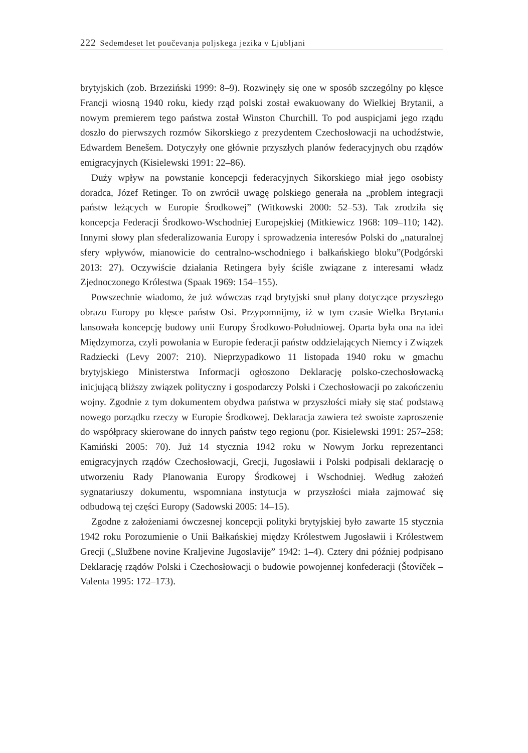222 Sedemdeset let poučevanja poljskega jezika v Ljubljani
brytyjskich (zob. Brzeziński 1999: 8–9). Rozwinęły się one w sposób szczególny po klęsce Francji wiosną 1940 roku, kiedy rząd polski został ewakuowany do Wielkiej Brytanii, a nowym premierem tego państwa został Winston Churchill. To pod auspicjami jego rządu doszło do pierwszych rozmów Sikorskiego z prezydentem Czechosłowacji na uchodźstwie, Edwardem Benešem. Dotyczyły one głównie przyszłych planów federacyjnych obu rządów emigracyjnych (Kisielewski 1991: 22–86).
Duży wpływ na powstanie koncepcji federacyjnych Sikorskiego miał jego osobisty doradca, Józef Retinger. To on zwrócił uwagę polskiego generała na „problem integracji państw leżących w Europie Środkowej” (Witkowski 2000: 52–53). Tak zrodziła się koncepcja Federacji Środkowo-Wschodniej Europejskiej (Mitkiewicz 1968: 109–110; 142). Innymi słowy plan sfederalizowania Europy i sprowadzenia interesów Polski do „naturalnej sfery wpływów, mianowicie do centralno-wschodniego i bałkańskiego bloku”(Podgórski 2013: 27). Oczywiście działania Retingera były ściśle związane z interesami władz Zjednoczonego Królestwa (Spaak 1969: 154–155).
Powszechnie wiadomo, że już wówczas rząd brytyjski snuł plany dotyczące przyszłego obrazu Europy po klęsce państw Osi. Przypomnijmy, iż w tym czasie Wielka Brytania lansowała koncepcję budowy unii Europy Środkowo-Południowej. Oparta była ona na idei Międzymorza, czyli powołania w Europie federacji państw oddzielających Niemcy i Związek Radziecki (Levy 2007: 210). Nieprzypadkowo 11 listopada 1940 roku w gmachu brytyjskiego Ministerstwa Informacji ogłoszono Deklarację polsko-czechosłowacką inicjującą bliższy związek polityczny i gospodarczy Polski i Czechosłowacji po zakończeniu wojny. Zgodnie z tym dokumentem obydwa państwa w przyszłości miały się stać podstawą nowego porządku rzeczy w Europie Środkowej. Deklaracja zawiera też swoiste zaproszenie do współpracy skierowane do innych państw tego regionu (por. Kisielewski 1991: 257–258; Kamiński 2005: 70). Już 14 stycznia 1942 roku w Nowym Jorku reprezentanci emigracyjnych rządów Czechosłowacji, Grecji, Jugosławii i Polski podpisali deklarację o utworzeniu Rady Planowania Europy Środkowej i Wschodniej. Według założeń sygnatariuszy dokumentu, wspomniana instytucja w przyszłości miała zajmować się odbudową tej części Europy (Sadowski 2005: 14–15).
Zgodne z założeniami ówczesnej koncepcji polityki brytyjskiej było zawarte 15 stycznia 1942 roku Porozumienie o Unii Bałkańskiej między Królestwem Jugosławii i Królestwem Grecji („Službene novine Kraljevine Jugoslavije” 1942: 1–4). Cztery dni później podpisano Deklarację rządów Polski i Czechosłowacji o budowie powojennej konfederacji (Štovíček –Valenta 1995: 172–173).